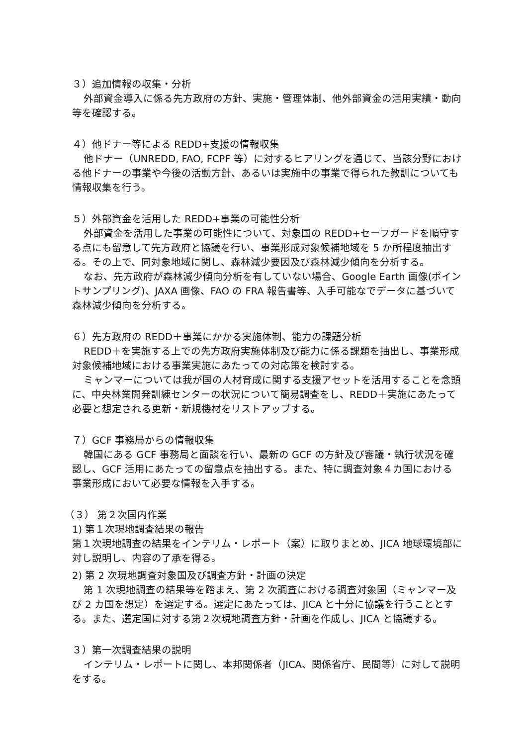３）追加情報の収集・分析
外部資金導入に係る先方政府の方針、実施・管理体制、他外部資金の活用実績・動向等を確認する。
４）他ドナー等による REDD+支援の情報収集
他ドナー（UNREDD, FAO, FCPF 等）に対するヒアリングを通じて、当該分野における他ドナーの事業や今後の活動方針、あるいは実施中の事業で得られた教訓についても情報収集を行う。
５）外部資金を活用した REDD+事業の可能性分析
外部資金を活用した事業の可能性について、対象国の REDD+セーフガードを順守する点にも留意して先方政府と協議を行い、事業形成対象候補地域を 5 か所程度抽出する。その上で、同対象地域に関し、森林減少要因及び森林減少傾向を分析する。
なお、先方政府が森林減少傾向分析を有していない場合、Google Earth 画像(ポイントサンプリング)、JAXA 画像、FAO の FRA 報告書等、入手可能なでデータに基づいて森林減少傾向を分析する。
６）先方政府の REDD＋事業にかかる実施体制、能力の課題分析
REDD＋を実施する上での先方政府実施体制及び能力に係る課題を抽出し、事業形成対象候補地域における事業実施にあたっての対応策を検討する。
ミャンマーについては我が国の人材育成に関する支援アセットを活用することを念頭に、中央林業開発訓練センターの状況について簡易調査をし、REDD＋実施にあたって必要と想定される更新・新規機材をリストアップする。
７）GCF 事務局からの情報収集
韓国にある GCF 事務局と面談を行い、最新の GCF の方針及び審議・執行状況を確認し、GCF 活用にあたっての留意点を抽出する。また、特に調査対象４カ国における事業形成において必要な情報を入手する。
（３） 第２次国内作業
1) 第１次現地調査結果の報告
第１次現地調査の結果をインテリム・レポート（案）に取りまとめ、JICA 地球環境部に対し説明し、内容の了承を得る。
2) 第 2 次現地調査対象国及び調査方針・計画の決定
第 1 次現地調査の結果等を踏まえ、第 2 次調査における調査対象国（ミャンマー及び 2 カ国を想定）を選定する。選定にあたっては、JICA と十分に協議を行うこととする。また、選定国に対する第２次現地調査方針・計画を作成し、JICA と協議する。
３）第一次調査結果の説明
インテリム・レポートに関し、本邦関係者（JICA、関係省庁、民間等）に対して説明をする。